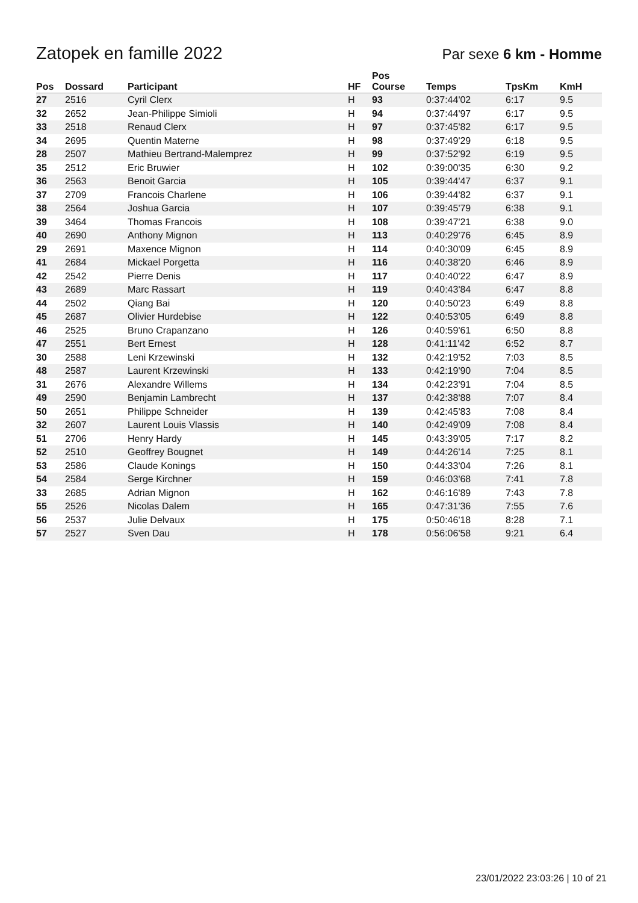Zatopek en famille 2022
Par sexe 6 km - Homme
| Pos | Dossard | Participant | HF | Pos Course | Temps | TpsKm | KmH |
| --- | --- | --- | --- | --- | --- | --- | --- |
| 27 | 2516 | Cyril Clerx | H | 93 | 0:37:44'02 | 6:17 | 9.5 |
| 32 | 2652 | Jean-Philippe Simioli | H | 94 | 0:37:44'97 | 6:17 | 9.5 |
| 33 | 2518 | Renaud Clerx | H | 97 | 0:37:45'82 | 6:17 | 9.5 |
| 34 | 2695 | Quentin Materne | H | 98 | 0:37:49'29 | 6:18 | 9.5 |
| 28 | 2507 | Mathieu Bertrand-Malemprez | H | 99 | 0:37:52'92 | 6:19 | 9.5 |
| 35 | 2512 | Eric Bruwier | H | 102 | 0:39:00'35 | 6:30 | 9.2 |
| 36 | 2563 | Benoit Garcia | H | 105 | 0:39:44'47 | 6:37 | 9.1 |
| 37 | 2709 | Francois Charlene | H | 106 | 0:39:44'82 | 6:37 | 9.1 |
| 38 | 2564 | Joshua Garcia | H | 107 | 0:39:45'79 | 6:38 | 9.1 |
| 39 | 3464 | Thomas Francois | H | 108 | 0:39:47'21 | 6:38 | 9.0 |
| 40 | 2690 | Anthony Mignon | H | 113 | 0:40:29'76 | 6:45 | 8.9 |
| 29 | 2691 | Maxence Mignon | H | 114 | 0:40:30'09 | 6:45 | 8.9 |
| 41 | 2684 | Mickael Porgetta | H | 116 | 0:40:38'20 | 6:46 | 8.9 |
| 42 | 2542 | Pierre Denis | H | 117 | 0:40:40'22 | 6:47 | 8.9 |
| 43 | 2689 | Marc Rassart | H | 119 | 0:40:43'84 | 6:47 | 8.8 |
| 44 | 2502 | Qiang Bai | H | 120 | 0:40:50'23 | 6:49 | 8.8 |
| 45 | 2687 | Olivier Hurdebise | H | 122 | 0:40:53'05 | 6:49 | 8.8 |
| 46 | 2525 | Bruno Crapanzano | H | 126 | 0:40:59'61 | 6:50 | 8.8 |
| 47 | 2551 | Bert Ernest | H | 128 | 0:41:11'42 | 6:52 | 8.7 |
| 30 | 2588 | Leni Krzewinski | H | 132 | 0:42:19'52 | 7:03 | 8.5 |
| 48 | 2587 | Laurent Krzewinski | H | 133 | 0:42:19'90 | 7:04 | 8.5 |
| 31 | 2676 | Alexandre Willems | H | 134 | 0:42:23'91 | 7:04 | 8.5 |
| 49 | 2590 | Benjamin Lambrecht | H | 137 | 0:42:38'88 | 7:07 | 8.4 |
| 50 | 2651 | Philippe Schneider | H | 139 | 0:42:45'83 | 7:08 | 8.4 |
| 32 | 2607 | Laurent Louis Vlassis | H | 140 | 0:42:49'09 | 7:08 | 8.4 |
| 51 | 2706 | Henry Hardy | H | 145 | 0:43:39'05 | 7:17 | 8.2 |
| 52 | 2510 | Geoffrey Bougnet | H | 149 | 0:44:26'14 | 7:25 | 8.1 |
| 53 | 2586 | Claude Konings | H | 150 | 0:44:33'04 | 7:26 | 8.1 |
| 54 | 2584 | Serge Kirchner | H | 159 | 0:46:03'68 | 7:41 | 7.8 |
| 33 | 2685 | Adrian Mignon | H | 162 | 0:46:16'89 | 7:43 | 7.8 |
| 55 | 2526 | Nicolas Dalem | H | 165 | 0:47:31'36 | 7:55 | 7.6 |
| 56 | 2537 | Julie Delvaux | H | 175 | 0:50:46'18 | 8:28 | 7.1 |
| 57 | 2527 | Sven Dau | H | 178 | 0:56:06'58 | 9:21 | 6.4 |
23/01/2022 23:03:26 | 10 of 21